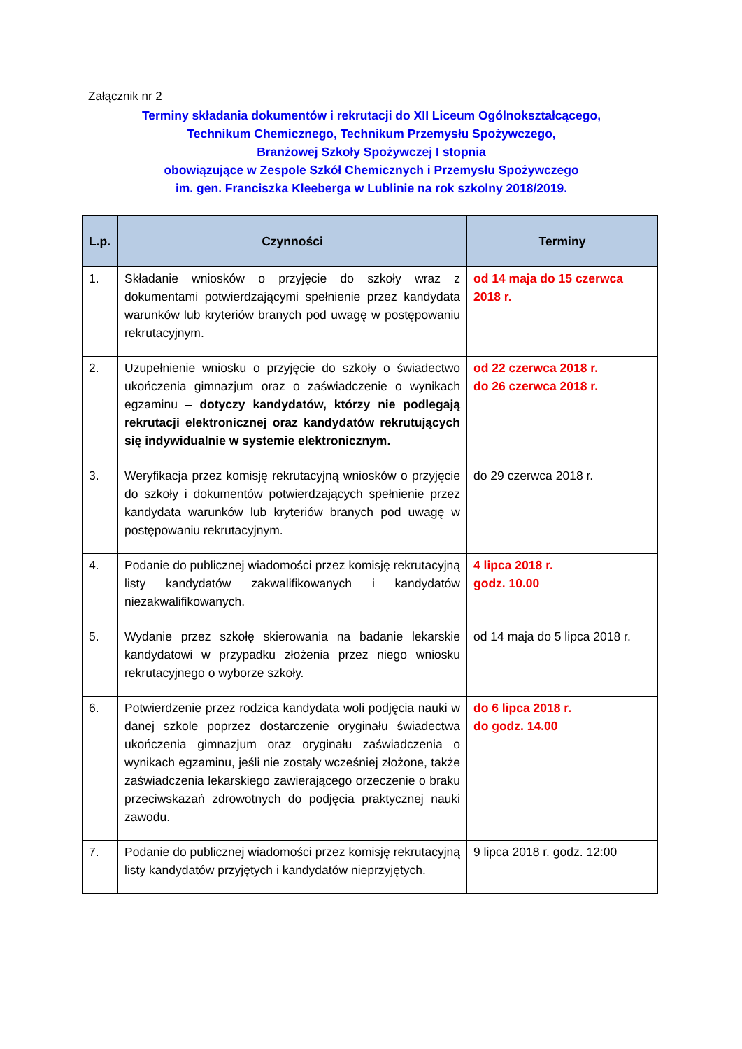Załącznik nr 2
Terminy składania dokumentów i rekrutacji do XII Liceum Ogólnokształcącego,
Technikum Chemicznego, Technikum Przemysłu Spożywczego,
Branżowej Szkoły Spożywczej I stopnia
obowiązujące w Zespole Szkół Chemicznych i Przemysłu Spożywczego
im. gen. Franciszka Kleeberga w Lublinie na rok szkolny 2018/2019.
| L.p. | Czynności | Terminy |
| --- | --- | --- |
| 1. | Składanie wniosków o przyjęcie do szkoły wraz z dokumentami potwierdzającymi spełnienie przez kandydata warunków lub kryteriów branych pod uwagę w postępowaniu rekrutacyjnym. | od 14 maja do 15 czerwca 2018 r. |
| 2. | Uzupełnienie wniosku o przyjęcie do szkoły o świadectwo ukończenia gimnazjum oraz o zaświadczenie o wynikach egzaminu – dotyczy kandydatów, którzy nie podlegają rekrutacji elektronicznej oraz kandydatów rekrutujących się indywidualnie w systemie elektronicznym. | od 22 czerwca 2018 r. do 26 czerwca 2018 r. |
| 3. | Weryfikacja przez komisję rekrutacyjną wniosków o przyjęcie do szkoły i dokumentów potwierdzających spełnienie przez kandydata warunków lub kryteriów branych pod uwagę w postępowaniu rekrutacyjnym. | do 29 czerwca 2018 r. |
| 4. | Podanie do publicznej wiadomości przez komisję rekrutacyjną listy kandydatów zakwalifikowanych i kandydatów niezakwalifikowanych. | 4 lipca 2018 r. godz. 10.00 |
| 5. | Wydanie przez szkołę skierowania na badanie lekarskie kandydatowi w przypadku złożenia przez niego wniosku rekrutacyjnego o wyborze szkoły. | od 14 maja do 5 lipca 2018 r. |
| 6. | Potwierdzenie przez rodzica kandydata woli podjęcia nauki w danej szkole poprzez dostarczenie oryginału świadectwa ukończenia gimnazjum oraz oryginału zaświadczenia o wynikach egzaminu, jeśli nie zostały wcześniej złożone, także zaświadczenia lekarskiego zawierającego orzeczenie o braku przeciwskazań zdrowotnych do podjęcia praktycznej nauki zawodu. | do 6 lipca 2018 r. do godz. 14.00 |
| 7. | Podanie do publicznej wiadomości przez komisję rekrutacyjną listy kandydatów przyjętych i kandydatów nieprzyjętych. | 9 lipca 2018 r. godz. 12:00 |